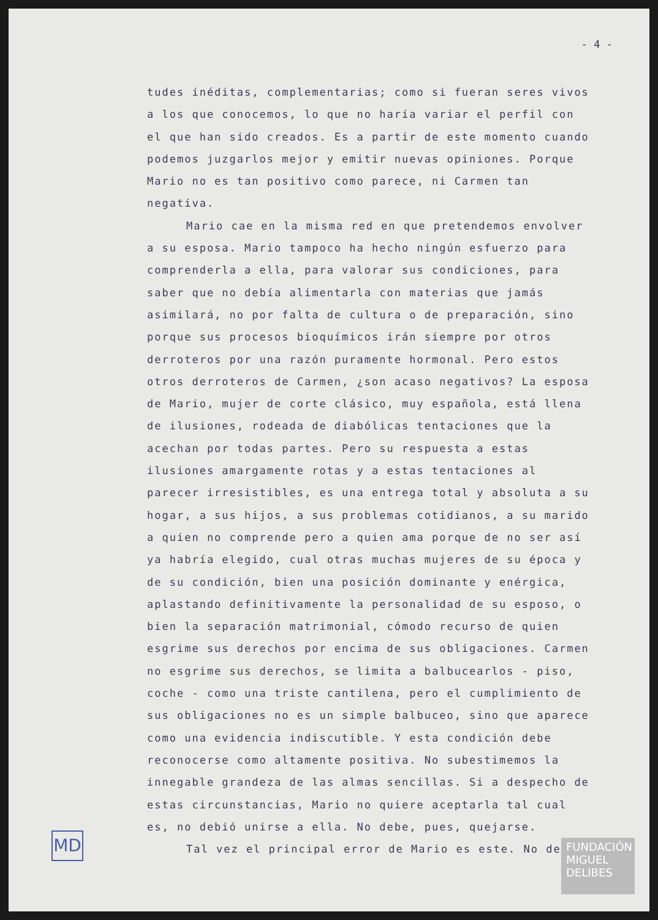- 4 -
tudes inéditas, complementarias; como si fueran seres vivos a los que conocemos, lo que no haría variar el perfil con el que han sido creados. Es a partir de este momento cuando podemos juzgarlos mejor y emitir nuevas opiniones. Porque Mario no es tan positivo como parece, ni Carmen tan negativa.
Mario cae en la misma red en que pretendemos envolver a su esposa. Mario tampoco ha hecho ningún esfuerzo para comprenderla a ella, para valorar sus condiciones, para saber que no debía alimentarla con materias que jamás asimilará, no por falta de cultura o de preparación, sino porque sus procesos bioquímicos irán siempre por otros derroteros por una razón puramente hormonal. Pero estos otros derroteros de Carmen, ¿son acaso negativos? La esposa de Mario, mujer de corte clásico, muy española, está llena de ilusiones, rodeada de diabólicas tentaciones que la acechan por todas partes. Pero su respuesta a estas ilusiones amargamente rotas y a estas tentaciones al parecer irresistibles, es una entrega total y absoluta a su hogar, a sus hijos, a sus problemas cotidianos, a su marido a quien no comprende pero a quien ama porque de no ser así ya habría elegido, cual otras muchas mujeres de su época y de su condición, bien una posición dominante y enérgica, aplastando definitivamente la personalidad de su esposo, o bien la separación matrimonial, cómodo recurso de quien esgrime sus derechos por encima de sus obligaciones. Carmen no esgrime sus derechos, se limita a balbucearlos - piso, coche - como una triste cantilena, pero el cumplimiento de sus obligaciones no es un simple balbuceo, sino que aparece como una evidencia indiscutible. Y esta condición debe reconocerse como altamente positiva. No subestimemos la innegable grandeza de las almas sencillas. Si a despecho de estas circunstancias, Mario no quiere aceptarla tal cual es, no debió unirse a ella. No debe, pues, quejarse.
Tal vez el principal error de Mario es este. No debió
MD
FUNDACIÓN MIGUEL DELIBES